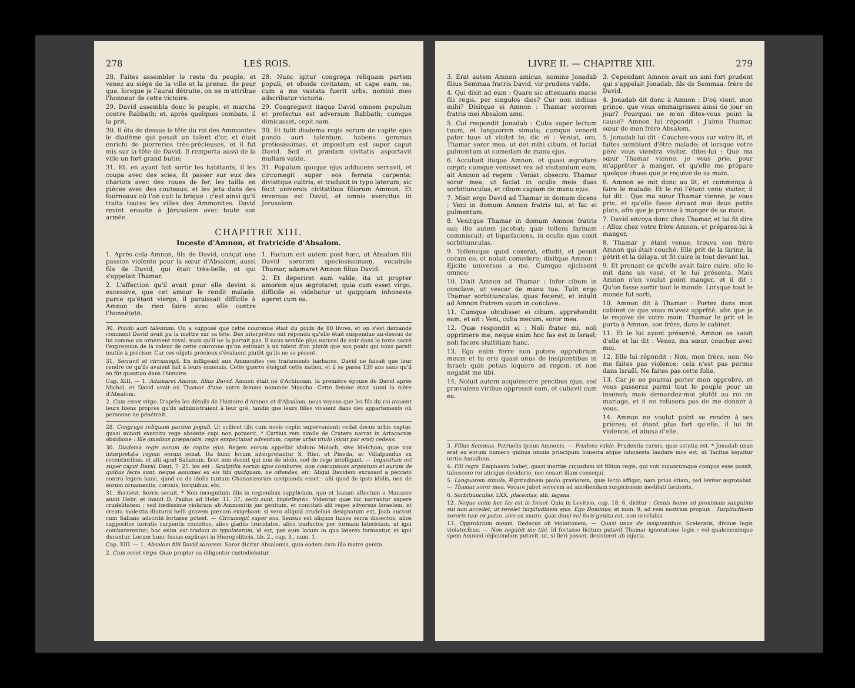278 LES ROIS.
28. Faites assembler le reste du peuple, et venez au siége de la ville et la prenez, de peur que, lorsque je l'aurai détruite, on ne m'attribue l'honneur de cette victoire.
29. David assembla donc le peuple, et marcha contre Rabbath; et, après quelques combats, il la prit.
30. Il ôta de dessus la tête du roi des Ammonites le diadème qui pesait un talent d'or, et était enrichi de pierreries très-précieuses, et il fut mis sur la tête de David. Il remporta aussi de la ville un fort grand butin;
31. Et, en ayant fait sortir les habitants, il les coupa avec des scies, fit passer sur eux des chariots avec des roues de fer, les tailla en pièces avec des couteaux, et les jeta dans des fourneaux où l'on cuit la brique : c'est ainsi qu'il traita toutes les villes des Ammonites. David revint ensuite à Jérusalem avec toute son armée.
28. Nunc igitur congrega reliquam partem populi, et obside civitatem, et cape eam, ne, cum a me vastata fuerit urbs, nomini meo adscribatur victoria.
29. Congregavit itaque David omnem populum et profectus est adversum Rabbath; cumque dimicasset, cepit eam.
30. Et tulit diadema regis eorum de capite ejus pondo auri talentum, habens gemmas pretiosissimas, et impositum est super caput David. Sed et prædam civitatis asportavit multam valde.
31. Populum quoque ejus adducens serravit, et circumegit super eos ferrata carpenta; divisitque cultris, et traduxit in typo laterum; sic fecit universis civitatibus filiorum Ammon. Et reversus est David, et omnis exercitus in Jerusalem.
CHAPITRE XIII.
Inceste d'Amnon, et fratricide d'Absalom.
1. Après cela Amnon, fils de David, conçut une passion violente pour la sœur d'Absalom, aussi fils de David, qui était très-belle, et qui s'appelait Thamar.
2. L'affection qu'il avait pour elle devint si excessive, que cet amour le rendit malade, parce qu'étant vierge, il paraissait difficile à Amnon de rien faire avec elle contre l'honnêteté.
1. Factum est autem post hæc, ut Absalom filii David sororem speciosissimam, vocabulo Thamar, adamaret Amnon filius David.
2. Et deperiret eam valde, ita ut propter amorem ejus ægrotaret; quia cum esset virgo, difficile ei videbatur ut quippiam inhoneste ageret cum ea.
30. Pondo auri talentum. On a supposé que cette couronne était du poids de 80 livres, et on s'est demandé comment David avait pu la mettre sur sa tête. Des interprètes ont répondu qu'elle était suspendue au-dessus de lui comme un ornement royal, mais qu'il ne la portait pas. Il nous semble plus naturel de voir dans le texte sacré l'expression de la valeur de cette couronne qu'on estimait à un talent d'or, plutôt que son poids qui nous paraît inutile à préciser. Car ces objets précieux s'évaluent plutôt qu'ils ne se pèsent.
31. Serravit et circumegit. En infligeant aux Ammonites ces traitements barbares, David ne faisait que leur rendre ce qu'ils avaient fait à leurs ennemis. Cette guerre éteignit cette nation, et il se passa 130 ans sans qu'il en fût question dans l'histoire.
Cap. XIII. — 1. Adamaret Amnon, filius David. Amnon était né d'Achinoam, la première épouse de David après Michol, et David avait eu Thamar d'une autre femme nommée Maacha. Cette femme était aussi la mère d'Absalom.
2. Cum esset virgo. D'après les détails de l'histoire d'Amnon et d'Absalom, nous voyons que les fils du roi avaient leurs biens propres qu'ils administraient à leur gré, tandis que leurs filles vivaient dans des appartements où personne ne pénétrait.
28. Congrega reliquam partem populi. Ut scilicet tibi cum novis copiis supervenienti cedat decus urbis captæ, quasi minori exercitu rege absente capi non potuerit. * Curtius rem simile de Cratero narrat in Artacacnæ obsidione : Ille omnibus præparatis, regis exspectabat adventum, captæ urbis titulo (sicut par erat) cedens.
30. Diadema regis eorum de capite ejus. Regem eorum appellat idolum Moloch, sive Melchom, quæ vox interpretata regem eorum sonat. Ita hunc locum interpretantur S. Hier. et Pineda, ac Villalpandus ex recentioribus, et alii apud Salianum, licet non desint qui non de idolo, sed de rege intelligant. — Impositum est super caput David. Deut, 7. 25. lex est : Sculptilia eorum igne combures, non concupisces argentum et aurum de quibus facta sunt, neque assumes ex eis tibi quidquam, ne offendas, etc. Aliqui Davidem excusant a peccato contra legem hanc, quod ea de idolis tantum Chananæorum accipienda esset : alii quod de ipsis idolis, non de eorum ornamentis, coronis, torquibus, etc.
31. Serravit. Serris secuit. * Non incognitum illis in regionibus supplicium, quo et Isaiam affectum a Manasse aiunt Hebr. et innuit D. Paulus ad Hebr. 11. 37, secti sunt, ἐπρίσθησαν. Videntur quæ hic narrantur sapere crudelitatem : sed fœdissime violatum ab Ammonitis jus gentium, et concitati alii reges adversus Israelem, et creata molestia diuturni belli gravem pœnam exigebant; si vero aliquid crudelius designatum est, Joab auctori cum Saliano adscribi fortasse potest. — Circumegit super eos. Sensus est aliquos fuisse serra dissectos, alios suppositos ferratis carpentis contritos, alios gladiis trucidatos, alios traductos per formam latericiam, ut igni comburerentur; hoc enim est traduci in typolaterum, id est, per eum locum in quo lateres formantur, et igni durantur. Locum hunc fusius explicavi in Hieropoliticis, lib. 2., cap. 3., num. 1.
Cap. XIII. — 1. Absalom filii David sororem. Soror dicitur Absalomis, quia eadem cum illo matre genita.
2. Cum esset virgo. Quæ propter ea diligenter custodiebatur.
LIVRE II. — CHAPITRE XIII. 279
3. Erat autem Amnon amicus, nomine Jonadab filius Semmaa fratris David, vir prudens valde.
4. Qui dixit ad eum : Quare sic attenuaris macie fili regis, per singulos dies? Cur non indicas mihi? Dixitque ei Amnon : Thamar sororem fratris mei Absalom amo.
5. Cui respondit Jonadab : Cuba super lectum tuum, et languorem simula; cumque venerit pater tuus ut visitet te, dic ei : Veniat, oro, Thamar soror mea, ut det mihi cibum, et faciat pulmentum ut comedam de manu ejus.
6. Accubuit itaque Amnon, et quasi ægrotare cœpit; cumque venisset rex ad visitandum eum, ait Amnon ad regem : Veniat, obsecro, Thamar soror mea, ut faciat in oculis meis duas sorbitiunculas, et cibum capiam de manu ejus.
7. Misit ergo David ad Thamar in domum dicens : Veni in domum Amnon fratris tui, et fac ei pulmentum.
8. Venitque Thamar in domum Amnon fratris sui; ille autem jacebat; quæ tollens farinam commiscuit; et liquefaciens, in oculis ejus coxit sorbitiunculas.
9. Tollensque quod coxerat, effudit, et posuit coram eo, et noluit comedere; dixitque Amnon : Ejicite universos a me. Cumque ejicissent omnes;
10. Dixit Amnon ad Thamar : Infer cibum in conclave, ut vescar de manu tua. Tulit ergo Thamar sorbitiunculas, quas fecerat, et intulit ad Amnon fratrem suum in conclave.
11. Cumque obtulisset ei cibum, apprehendit eam, et ait : Veni, cuba mecum, soror mea.
12. Quæ respondit ei : Noli frater mi, noli opprimere me, neque enim hoc fas est in Israel; noli facere stultitiam hanc.
13. Ego enim ferre non potero opprobrium meum et tu eris quasi unus de insipientibus in Israel; quin potius loquere ad regem, et non negabit me tibi.
14. Noluit autem acquiescere precibus ejus, sed prævalens viribus oppressit eam, et cubavit cum ea.
3. Cependant Amnon avait un ami fort prudent qui s'appelait Jonadab, fils de Semmaa, frère de David.
4. Jonadab dit donc à Amnon : D'où vient, mon prince, que vous emmaigrissez ainsi de jour en jour? Pourquoi ne m'en dites-vous point la cause? Amnon lui répondit : J'aime Thamar, sœur de mon frère Absalom.
5. Jonadab lui dit : Couchez-vous sur votre lit, et faites semblant d'être malade; et lorsque votre père vous viendra visiter, dites-lui : Que ma sœur Thamar vienne, je vous prie, pour m'apprêter à manger, et qu'elle me prépare quelque chose que je reçoive de sa main.
6. Amnon se mit donc au lit, et commença à faire le malade. Et le roi l'étant venu visiter, il lui dit : Que ma sœur Thamar vienne, je vous prie, et qu'elle fasse devant moi deux petits plats, afin que je prenne à manger de sa main.
7. David envoya donc chez Thamar, et lui fit dire : Allez chez votre frère Amnon, et préparez-lui à manger.
8. Thamar y étant venue, trouva son frère Amnon qui était couché. Elle prit de la farine, la pétrit et la délaya, et fit cuire le tout devant lui.
9. Et prenant ce qu'elle avait faire cuire, elle le mit dans un vase, et le lui présenta. Mais Amnon n'en voulut point manger, et il dit : Qu'on fasse sortir tout le monde. Lorsque tout le monde fut sorti,
10. Amnon dit à Thamar : Portez dans mon cabinet ce que vous m'avez apprêté, afin que je le reçoive de votre main. Thamar le prit et le porta à Amnon, son frère, dans le cabinet.
11. Et le lui ayant présenté, Amnon se saisit d'elle et lui dit : Venez, ma sœur, couchez avec moi.
12. Elle lui répondit : Non, mon frère, non. Ne me faites pas violence; cela n'est pas permis dans Israël. Ne faites pas cette folie,
13. Car je ne pourrai porter mon opprobre, et vous passerez parmi tout le peuple pour un insensé; mais demandez-moi plutôt au roi en mariage, et il ne refusera pas de me donner à vous.
14. Amnon ne voulut point se rendre à ses prières; et étant plus fort qu'elle, il lui fit violence, et abusa d'elle.
3. Filius Semmaa. Patruelis ipsius Amnonis. — Prudens valde. Prudentia carnis, quæ astutia est. * Jonadab unus erat ex eorum numero quibus omnia principum honesta atque inhonesta laudare mos est, ut Tacitus loquitur tertio Annalium.
4. Fili regis. Emphasim habet, quasi inertiæ cujusdam sit filium regis, qui voti cujuscumque compos esse possit, tabescere roi alicujus desiderio, nec conari illam consequi.
5. Languorem simula. Ægritudinem paulo graviorem, quæ lecto affigat; nam prius etiam, sed leviter ægrotabat. — Thamar soror mea. Vocare jubet sororem ad amoliendam suspicionem meditati facinoris.
6. Sorbitiunculas. LXX, placentas; alii, lagana.
12. Neque enim hoc fas est in Israel. Quia in Levitico, cap. 18, 6, dicitur : Omnis homo ad proximam sanguinis sui non accedet, ut revelet turpitudinem ejus. Ego Dominus; et num. 9, ad rem nostram propius : Turpitudinem sororis tuæ ex patre, sive ex matre, quæ domi vel foris genita est, non revelabis.
13. Opprobrium meum. Dedecus ob violationem. — Quasi unus de insipientibus. Sceleratis, divinæ legis violatoribus. — Non negabit me tibi. Id fortasse licitum putavit Thamar ignoratione legis : vel qualemcumque spem Amnoni objiciendam putavit, ut, si fieri posset, desisteret ab injuria.